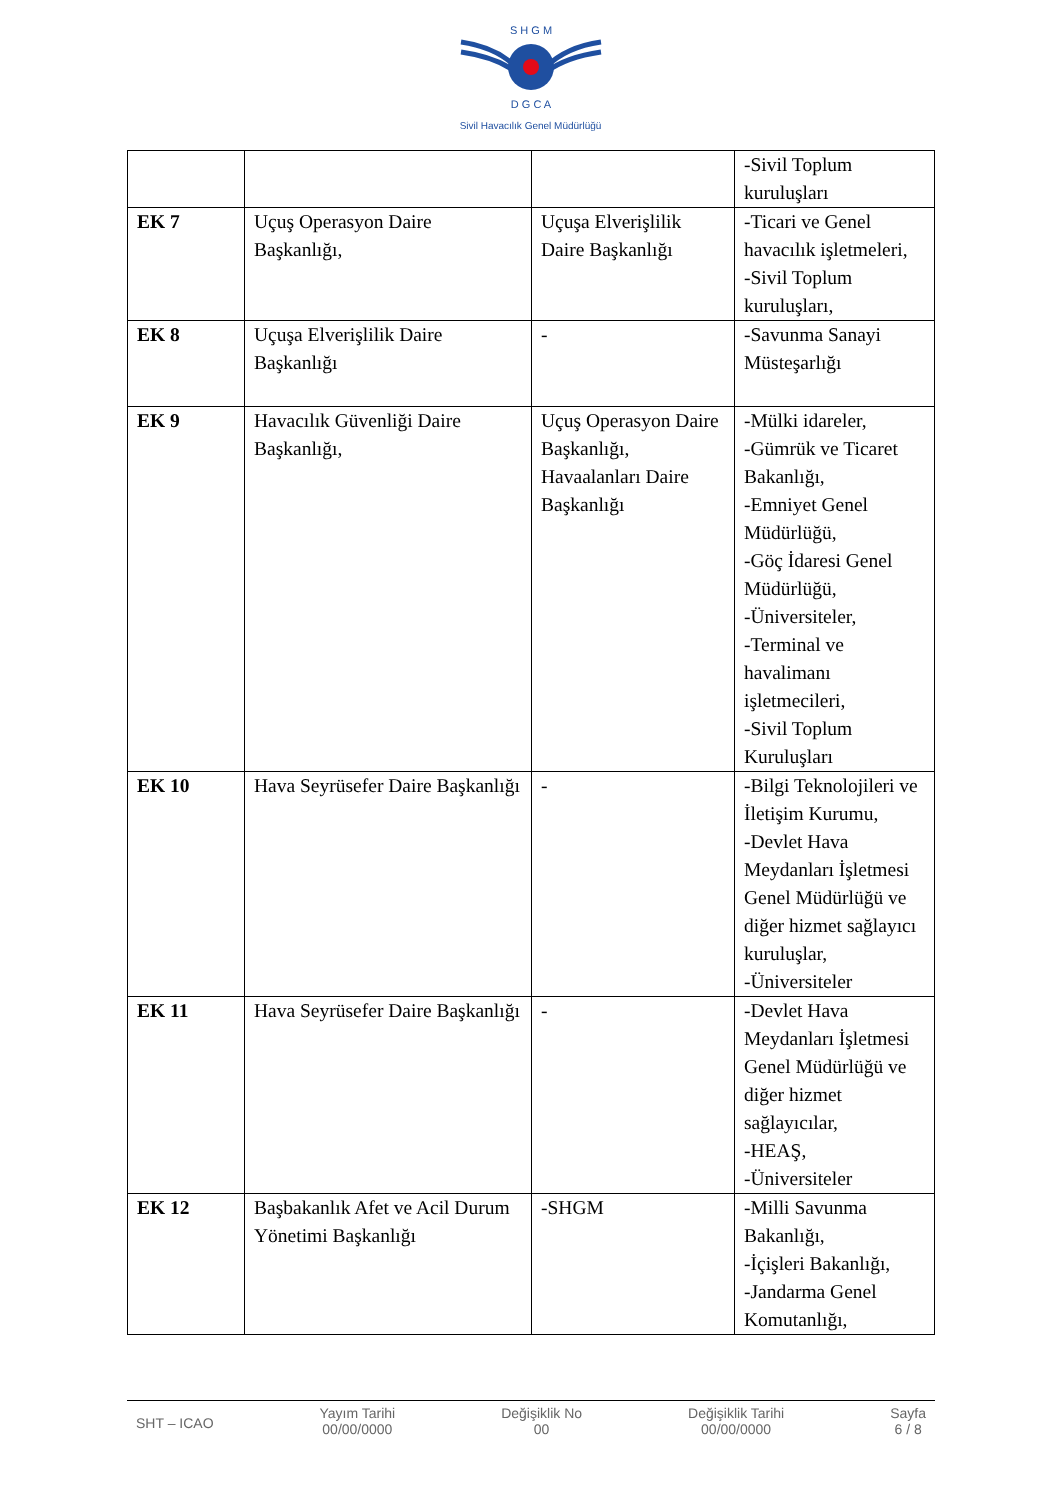S H G M
D G C A
Sivil Havacılık Genel Müdürlüğü
| | | | -Sivil Toplum kuruluşları |
| EK 7 | Uçuş Operasyon Daire Başkanlığı, | Uçuşa Elverişlilik Daire Başkanlığı | -Ticari ve Genel havacılık işletmeleri, -Sivil Toplum kuruluşları, |
| EK 8 | Uçuşa Elverişlilik Daire Başkanlığı | - | -Savunma Sanayi Müsteşarlığı |
| EK 9 | Havacılık Güvenliği Daire Başkanlığı, | Uçuş Operasyon Daire Başkanlığı, Havaalanları Daire Başkanlığı | -Mülki idareler, -Gümrük ve Ticaret Bakanlığı, -Emniyet Genel Müdürlüğü, -Göç İdaresi Genel Müdürlüğü, -Üniversiteler, -Terminal ve havalimanı işletmecileri, -Sivil Toplum Kuruluşları |
| EK 10 | Hava Seyrüsefer Daire Başkanlığı | - | -Bilgi Teknolojileri ve İletişim Kurumu, -Devlet Hava Meydanları İşletmesi Genel Müdürlüğü ve diğer hizmet sağlayıcı kuruluşlar, -Üniversiteler |
| EK 11 | Hava Seyrüsefer Daire Başkanlığı | - | -Devlet Hava Meydanları İşletmesi Genel Müdürlüğü ve diğer hizmet sağlayıcılar, -HEAŞ, -Üniversiteler |
| EK 12 | Başbakanlık Afet ve Acil Durum Yönetimi Başkanlığı | -SHGM | -Milli Savunma Bakanlığı, -İçişleri Bakanlığı, -Jandarma Genel Komutanlığı, |
SHT – ICAO
Yayım Tarihi
00/00/0000
Değişiklik No
00
Değişiklik Tarihi
00/00/0000
Sayfa
6 / 8